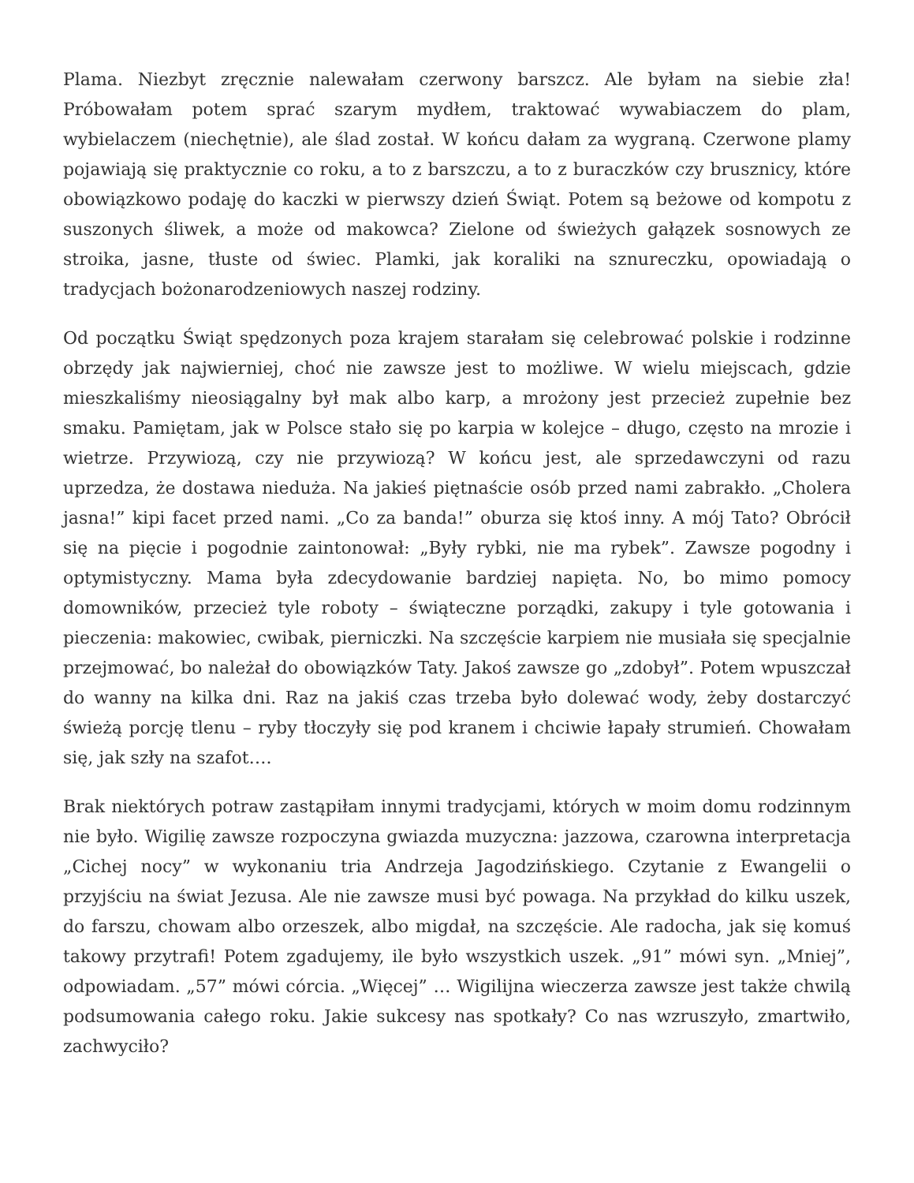Plama. Niezbyt zręcznie nalewałam czerwony barszcz. Ale byłam na siebie zła! Próbowałam potem sprać szarym mydłem, traktować wywabiaczem do plam, wybielaczem (niechętnie), ale ślad został. W końcu dałam za wygraną. Czerwone plamy pojawiają się praktycznie co roku, a to z barszczu, a to z buraczków czy brusznicy, które obowiązkowo podaję do kaczki w pierwszy dzień Świąt. Potem są beżowe od kompotu z suszonych śliwek, a może od makowca? Zielone od świeżych gałązek sosnowych ze stroika, jasne, tłuste od świec. Plamki, jak koraliki na sznureczku, opowiadają o tradycjach bożonarodzeniowych naszej rodziny.
Od początku Świąt spędzonych poza krajem starałam się celebrować polskie i rodzinne obrzędy jak najwierniej, choć nie zawsze jest to możliwe. W wielu miejscach, gdzie mieszkaliśmy nieosiągalny był mak albo karp, a mrożony jest przecież zupełnie bez smaku. Pamiętam, jak w Polsce stało się po karpia w kolejce – długo, często na mrozie i wietrze. Przywiozą, czy nie przywiozą? W końcu jest, ale sprzedawczyni od razu uprzedza, że dostawa nieduża. Na jakieś piętnaście osób przed nami zabrakło. „Cholera jasna!” kipi facet przed nami. „Co za banda!” oburza się ktoś inny. A mój Tato? Obrócił się na pięcie i pogodnie zaintonował: „Były rybki, nie ma rybek”. Zawsze pogodny i optymistyczny. Mama była zdecydowanie bardziej napięta. No, bo mimo pomocy domowników, przecież tyle roboty – świąteczne porządki, zakupy i tyle gotowania i pieczenia: makowiec, cwibak, pierniczki. Na szczęście karpiem nie musiała się specjalnie przejmować, bo należał do obowiązków Taty. Jakoś zawsze go „zdobył”. Potem wpuszczał do wanny na kilka dni. Raz na jakiś czas trzeba było dolewać wody, żeby dostarczyć świeżą porcję tlenu – ryby tłoczyły się pod kranem i chciwie łapały strumień. Chowałam się, jak szły na szafot….
Brak niektórych potraw zastąpiłam innymi tradycjami, których w moim domu rodzinnym nie było. Wigilię zawsze rozpoczyna gwiazda muzyczna: jazzowa, czarowna interpretacja „Cichej nocy” w wykonaniu tria Andrzeja Jagodzińskiego. Czytanie z Ewangelii o przyjściu na świat Jezusa. Ale nie zawsze musi być powaga. Na przykład do kilku uszek, do farszu, chowam albo orzeszek, albo migdał, na szczęście. Ale radocha, jak się komuś takowy przytrafi! Potem zgadujemy, ile było wszystkich uszek. „91” mówi syn. „Mniej”, odpowiadam. „57” mówi córcia. „Więcej” … Wigilijna wieczerza zawsze jest także chwilą podsumowania całego roku. Jakie sukcesy nas spotkały? Co nas wzruszyło, zmartwiło, zachwyciło?